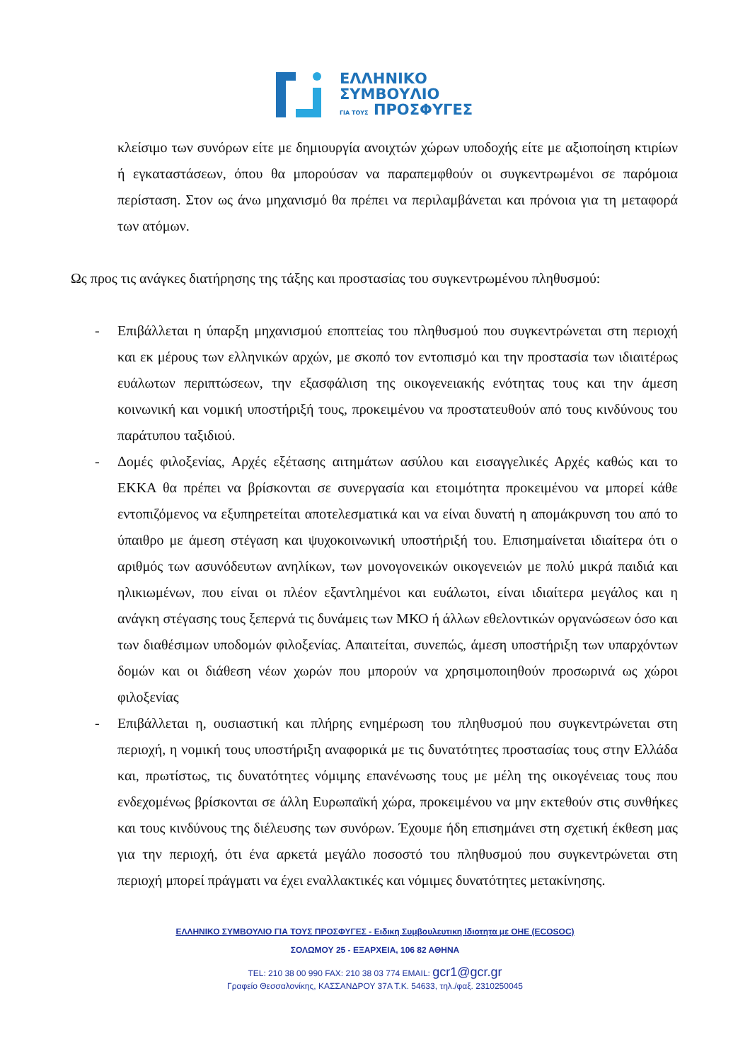ΕΛΛΗΝΙΚΟ
ΣΥΜΒΟΥΛΙΟ
ΓΙΑ ΤΟΥΣ ΠΡΟΣΦΥΓΕΣ
κλείσιμο των συνόρων είτε με δημιουργία ανοιχτών χώρων υποδοχής είτε με αξιοποίηση κτιρίων ή εγκαταστάσεων, όπου θα μπορούσαν να παραπεμφθούν οι συγκεντρωμένοι σε παρόμοια περίσταση. Στον ως άνω μηχανισμό θα πρέπει να περιλαμβάνεται και πρόνοια για τη μεταφορά των ατόμων.
Ως προς τις ανάγκες διατήρησης της τάξης και προστασίας του συγκεντρωμένου πληθυσμού:
- Επιβάλλεται η ύπαρξη μηχανισμού εποπτείας του πληθυσμού που συγκεντρώνεται στη περιοχή και εκ μέρους των ελληνικών αρχών, με σκοπό τον εντοπισμό και την προστασία των ιδιαιτέρως ευάλωτων περιπτώσεων, την εξασφάλιση της οικογενειακής ενότητας τους και την άμεση κοινωνική και νομική υποστήριξή τους, προκειμένου να προστατευθούν από τους κινδύνους του παράτυπου ταξιδιού.
- Δομές φιλοξενίας, Αρχές εξέτασης αιτημάτων ασύλου και εισαγγελικές Αρχές καθώς και το ΕΚΚΑ θα πρέπει να βρίσκονται σε συνεργασία και ετοιμότητα προκειμένου να μπορεί κάθε εντοπιζόμενος να εξυπηρετείται αποτελεσματικά και να είναι δυνατή η απομάκρυνση του από το ύπαιθρο με άμεση στέγαση και ψυχοκοινωνική υποστήριξή του. Επισημαίνεται ιδιαίτερα ότι ο αριθμός των ασυνόδευτων ανηλίκων, των μονογονεικών οικογενειών με πολύ μικρά παιδιά και ηλικιωμένων, που είναι οι πλέον εξαντλημένοι και ευάλωτοι, είναι ιδιαίτερα μεγάλος και η ανάγκη στέγασης τους ξεπερνά τις δυνάμεις των ΜΚΟ ή άλλων εθελοντικών οργανώσεων όσο και των διαθέσιμων υποδομών φιλοξενίας. Απαιτείται, συνεπώς, άμεση υποστήριξη των υπαρχόντων δομών και οι διάθεση νέων χωρών που μπορούν να χρησιμοποιηθούν προσωρινά ως χώροι φιλοξενίας
- Επιβάλλεται η, ουσιαστική και πλήρης ενημέρωση του πληθυσμού που συγκεντρώνεται στη περιοχή, η νομική τους υποστήριξη αναφορικά με τις δυνατότητες προστασίας τους στην Ελλάδα και, πρωτίστως, τις δυνατότητες νόμιμης επανένωσης τους με μέλη της οικογένειας τους που ενδεχομένως βρίσκονται σε άλλη Ευρωπαϊκή χώρα, προκειμένου να μην εκτεθούν στις συνθήκες και τους κινδύνους της διέλευσης των συνόρων. Έχουμε ήδη επισημάνει στη σχετική έκθεση μας για την περιοχή, ότι ένα αρκετά μεγάλο ποσοστό του πληθυσμού που συγκεντρώνεται στη περιοχή μπορεί πράγματι να έχει εναλλακτικές και νόμιμες δυνατότητες μετακίνησης.
ΕΛΛΗΝΙΚΟ ΣΥΜΒΟΥΛΙΟ ΓΙΑ ΤΟΥΣ ΠΡΟΣΦΥΓΕΣ - Ειδικη Συμβουλευτικη Ιδιοτητα με ΟΗΕ (ECOSOC)
ΣΟΛΩΜΟΥ 25 - ΕΞΑΡΧΕΙΑ, 106 82 ΑΘΗΝΑ
TEL: 210 38 00 990 FAX: 210 38 03 774 EMAIL: gcr1@gcr.gr
Γραφείο Θεσσαλονίκης, ΚΑΣΣΑΝΔΡΟΥ 37Α Τ.Κ. 54633, τηλ./φαξ. 2310250045